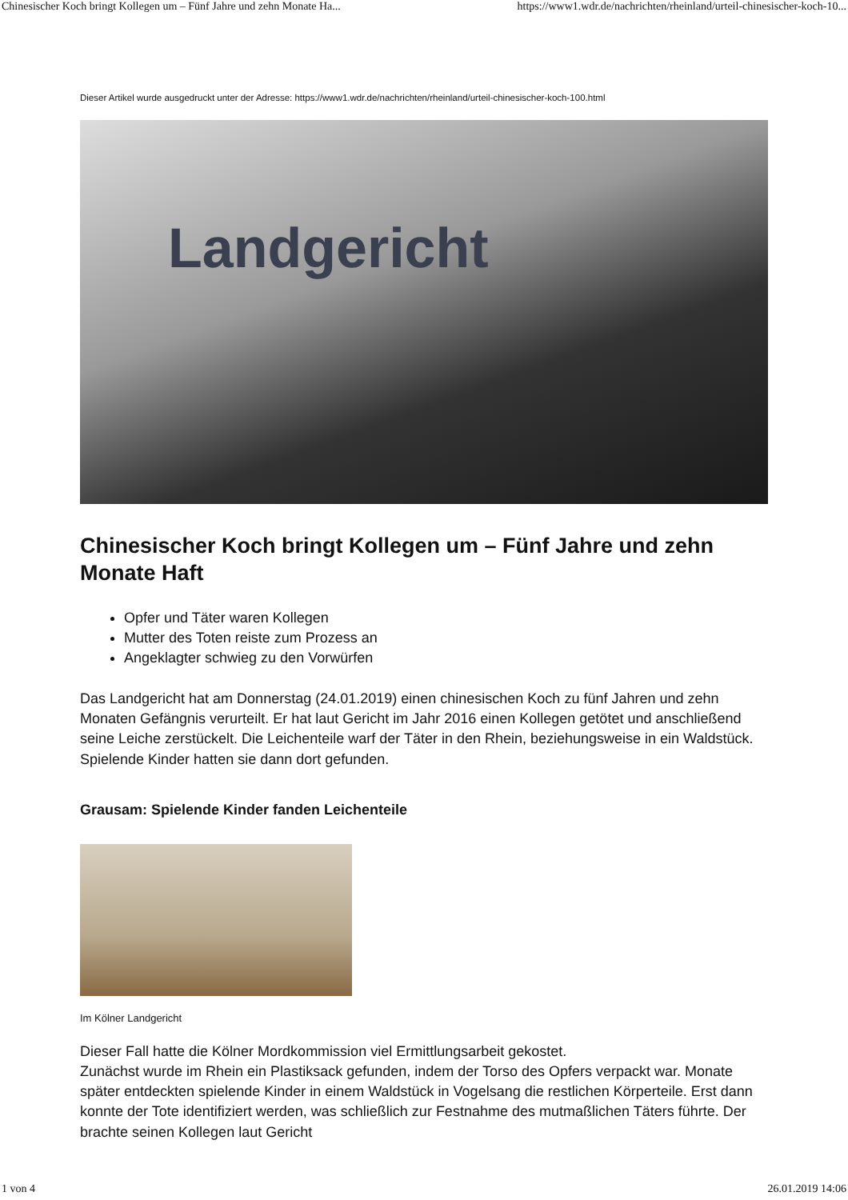Chinesischer Koch bringt Kollegen um – Fünf Jahre und zehn Monate Ha... https://www1.wdr.de/nachrichten/rheinland/urteil-chinesischer-koch-10...
Dieser Artikel wurde ausgedruckt unter der Adresse: https://www1.wdr.de/nachrichten/rheinland/urteil-chinesischer-koch-100.html
Landgericht
Chinesischer Koch bringt Kollegen um – Fünf Jahre und zehn Monate Haft
Opfer und Täter waren Kollegen
Mutter des Toten reiste zum Prozess an
Angeklagter schwieg zu den Vorwürfen
Das Landgericht hat am Donnerstag (24.01.2019) einen chinesischen Koch zu fünf Jahren und zehn Monaten Gefängnis verurteilt. Er hat laut Gericht im Jahr 2016 einen Kollegen getötet und anschließend seine Leiche zerstückelt. Die Leichenteile warf der Täter in den Rhein, beziehungsweise in ein Waldstück. Spielende Kinder hatten sie dann dort gefunden.
Grausam: Spielende Kinder fanden Leichenteile
Im Kölner Landgericht
Dieser Fall hatte die Kölner Mordkommission viel Ermittlungsarbeit gekostet.
Zunächst wurde im Rhein ein Plastiksack gefunden, indem der Torso des Opfers verpackt war. Monate später entdeckten spielende Kinder in einem Waldstück in Vogelsang die restlichen Körperteile. Erst dann konnte der Tote identifiziert werden, was schließlich zur Festnahme des mutmaßlichen Täters führte. Der brachte seinen Kollegen laut Gericht
1 von 4 26.01.2019 14:06